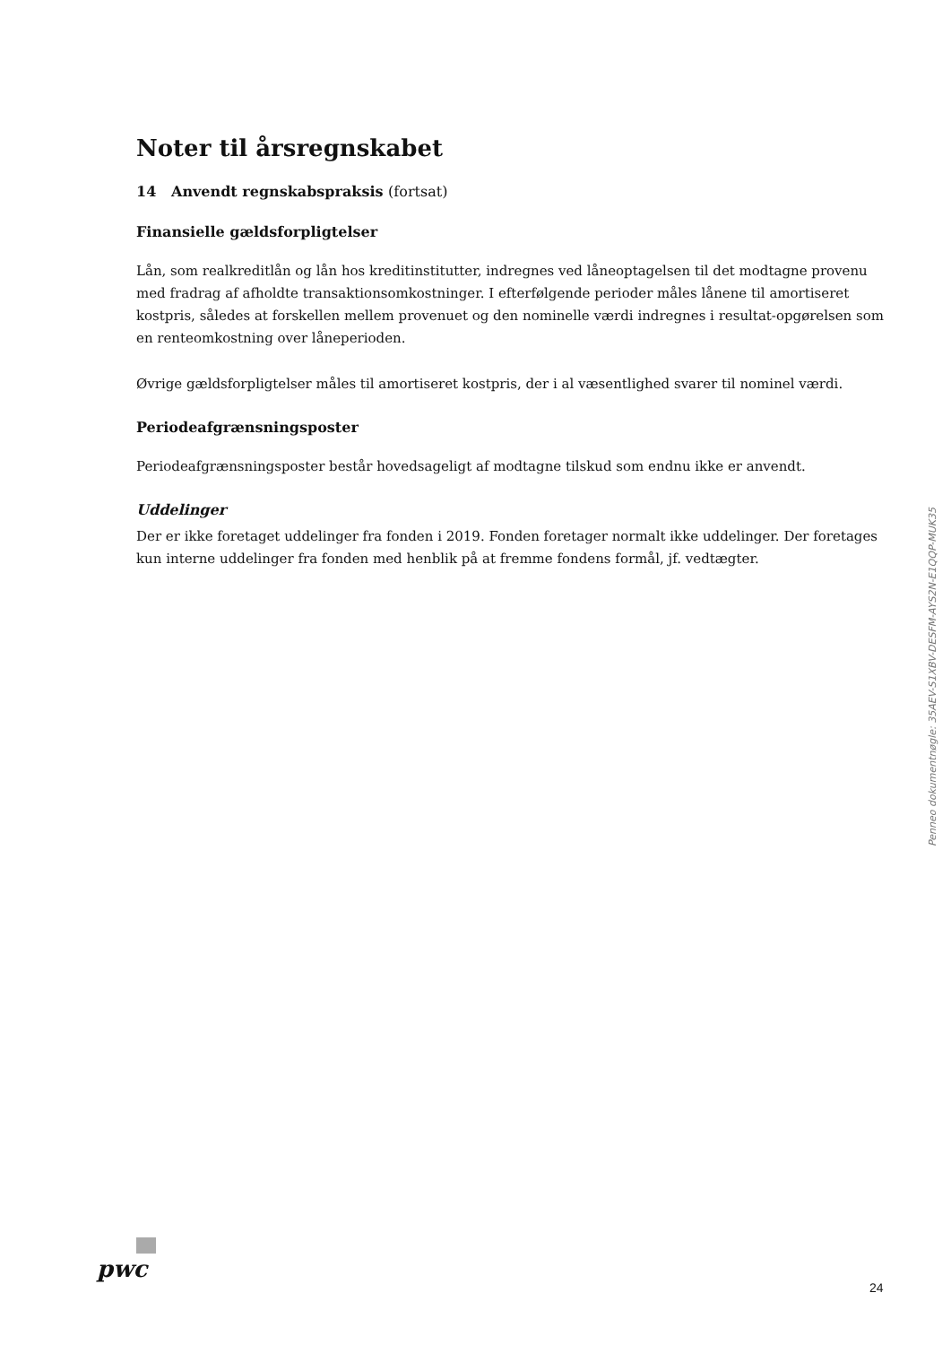Noter til årsregnskabet
14 Anvendt regnskabspraksis (fortsat)
Finansielle gældsforpligtelser
Lån, som realkreditlån og lån hos kreditinstitutter, indregnes ved låneoptagelsen til det modtagne provenu med fradrag af afholdte transaktionsomkostninger. I efterfølgende perioder måles lånene til amortiseret kostpris, således at forskellen mellem provenuet og den nominelle værdi indregnes i resultat-opgørelsen som en renteomkostning over låneperioden.
Øvrige gældsforpligtelser måles til amortiseret kostpris, der i al væsentlighed svarer til nominel værdi.
Periodeafgrænsningsposter
Periodeafgrænsningsposter består hovedsageligt af modtagne tilskud som endnu ikke er anvendt.
Uddelinger
Der er ikke foretaget uddelinger fra fonden i 2019. Fonden foretager normalt ikke uddelinger. Der foretages kun interne uddelinger fra fonden med henblik på at fremme fondens formål, jf. vedtægter.
Penneo dokumentnøgle: 35AEV-S1XBV-DESFM-AYS2N-E1QQP-MUK35
pwc
24